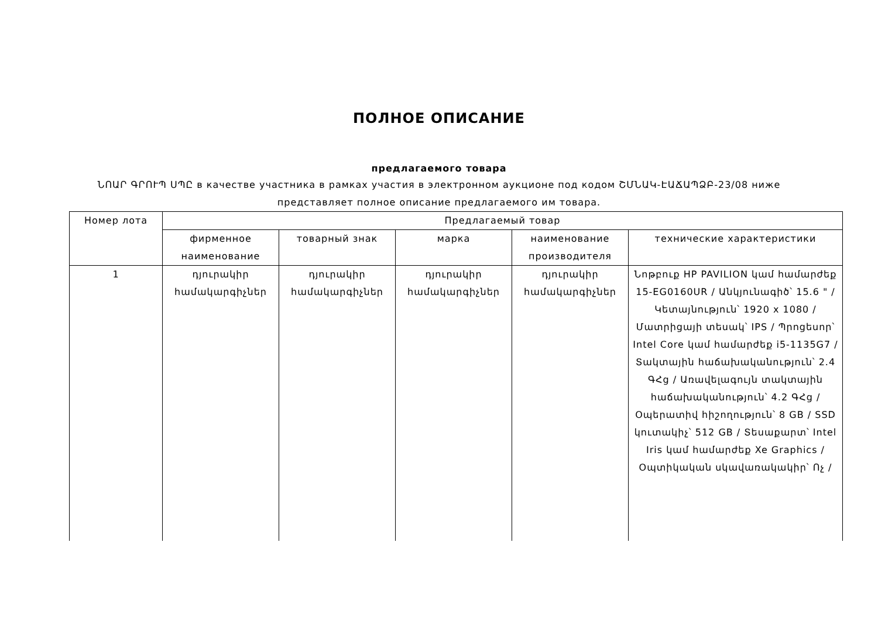ПОЛНОЕ ОПИСАНИЕ
предлагаемого товара
ՆՈԱՐ ԳՐՈՒՊ ՍՊԸ в качестве участника в рамках участия в электронном аукционе под кодом ՇՄՆԱԿ-ԷԱՃԱՊՁԲ-23/08 ниже
представляет полное описание предлагаемого им товара.
| Номер лота | Предлагаемый товар | | | | |
| --- | --- | --- | --- | --- | --- |
| | фирменное наименование | товарный знак | марка | наименование производителя | технические характеристики |
| 1 | դյուրակիր համակարգիչներ | դյուրակիր համակարգիչներ | դյուրակիր համակարգիչներ | դյուրակիր համակարգիչներ | Նոթբուք HP PAVILION կամ համարժեք 15-EG0160UR / Անկյունագիծ՝ 15.6 " / Կետայնություն՝ 1920 x 1080 / Մատրիցայի տեսակ՝ IPS / Պրոցեսոր՝ Intel Core կամ համարժեք i5-1135G7 / Տակտային հաճախականություն՝ 2.4 ԳՀց / Առավելագույն տակտային հաճախականություն՝ 4.2 ԳՀց / Օպերատիվ հիշողություն՝ 8 GB / SSD կուտակիչ՝ 512 GB / Տեսաքարտ՝ Intel Iris կամ համարժեք Xe Graphics / Օպտիկական սկավառակակիր՝ Ոչ / |